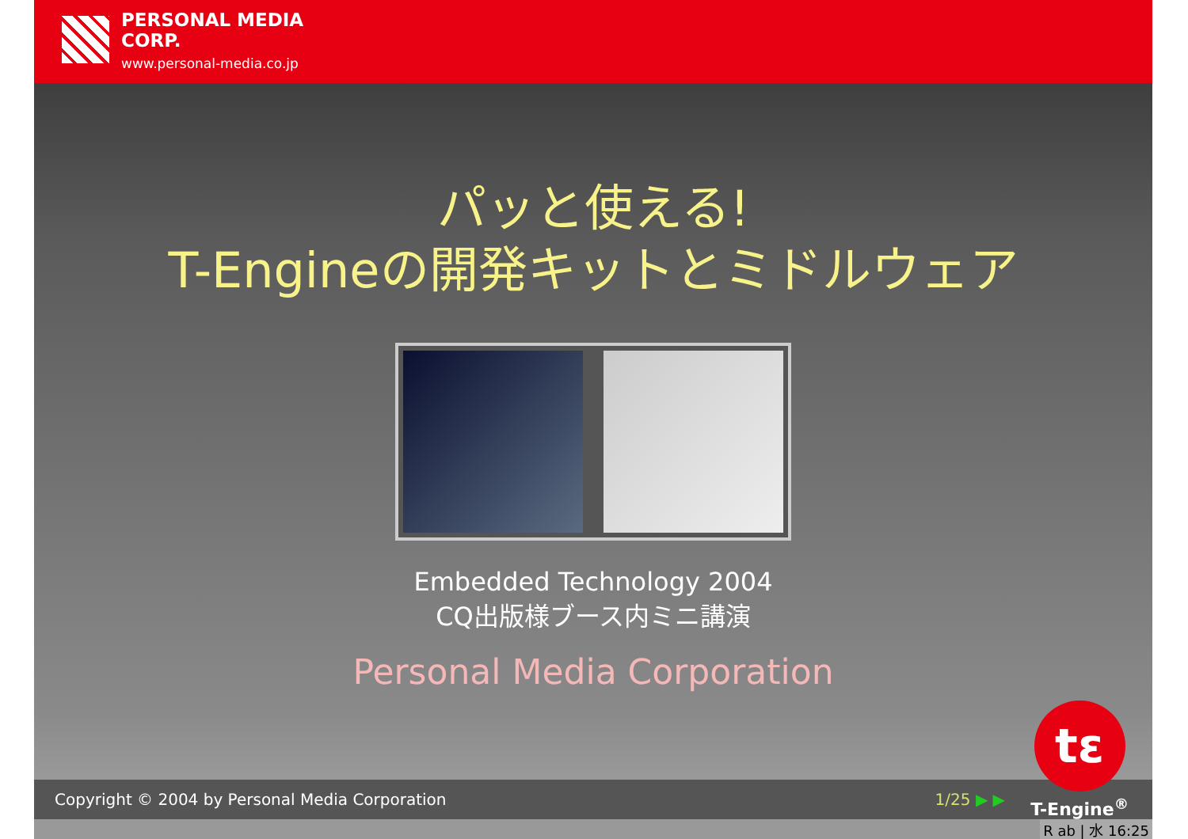PERSONAL MEDIA
CORP.
www.personal-media.co.jp
パッと使える!
T-Engineの開発キットとミドルウェア
Embedded Technology 2004
CQ出版様ブース内ミニ講演
Personal Media Corporation
Copyright © 2004 by Personal Media Corporation 1/25 ▶ ▶
tε
T-Engine<sup>®</sup>
R ab | 水 16:25